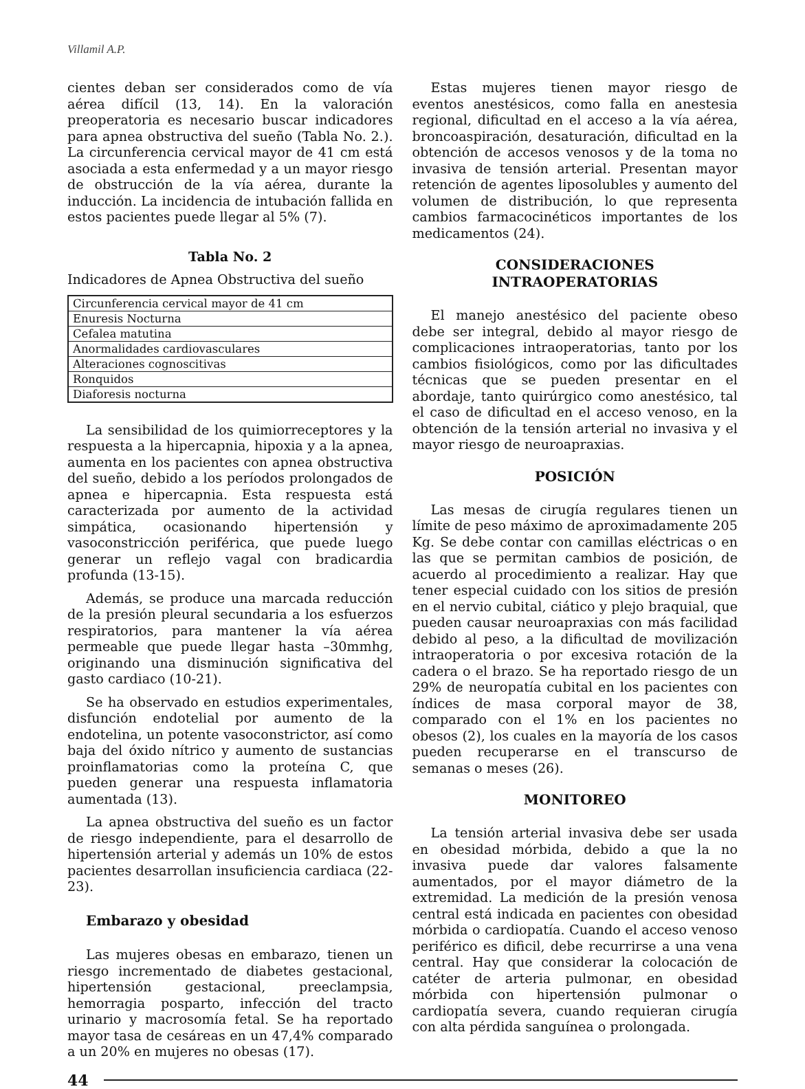Villamil A.P.
cientes deban ser considerados como de vía aérea difícil (13, 14). En la valoración preoperatoria es necesario buscar indicadores para apnea obstructiva del sueño (Tabla No. 2.). La circunferencia cervical mayor de 41 cm está asociada a esta enfermedad y a un mayor riesgo de obstrucción de la vía aérea, durante la inducción. La incidencia de intubación fallida en estos pacientes puede llegar al 5% (7).
Tabla No. 2
Indicadores de Apnea Obstructiva del sueño
| Circunferencia cervical mayor de 41 cm |
| Enuresis Nocturna |
| Cefalea matutina |
| Anormalidades cardiovasculares |
| Alteraciones cognoscitivas |
| Ronquidos |
| Diaforesis nocturna |
La sensibilidad de los quimiorreceptores y la respuesta a la hipercapnia, hipoxia y a la apnea, aumenta en los pacientes con apnea obstructiva del sueño, debido a los períodos prolongados de apnea e hipercapnia. Esta respuesta está caracterizada por aumento de la actividad simpática, ocasionando hipertensión y vasoconstricción periférica, que puede luego generar un reflejo vagal con bradicardia profunda (13-15).
Además, se produce una marcada reducción de la presión pleural secundaria a los esfuerzos respiratorios, para mantener la vía aérea permeable que puede llegar hasta –30mmhg, originando una disminución significativa del gasto cardiaco (10-21).
Se ha observado en estudios experimentales, disfunción endotelial por aumento de la endotelina, un potente vasoconstrictor, así como baja del óxido nítrico y aumento de sustancias proinflamatorias como la proteína C, que pueden generar una respuesta inflamatoria aumentada (13).
La apnea obstructiva del sueño es un factor de riesgo independiente, para el desarrollo de hipertensión arterial y además un 10% de estos pacientes desarrollan insuficiencia cardiaca (22-23).
Embarazo y obesidad
Las mujeres obesas en embarazo, tienen un riesgo incrementado de diabetes gestacional, hipertensión gestacional, preeclampsia, hemorragia posparto, infección del tracto urinario y macrosomía fetal. Se ha reportado mayor tasa de cesáreas en un 47,4% comparado a un 20% en mujeres no obesas (17).
Estas mujeres tienen mayor riesgo de eventos anestésicos, como falla en anestesia regional, dificultad en el acceso a la vía aérea, broncoaspiración, desaturación, dificultad en la obtención de accesos venosos y de la toma no invasiva de tensión arterial. Presentan mayor retención de agentes liposolubles y aumento del volumen de distribución, lo que representa cambios farmacocinéticos importantes de los medicamentos (24).
CONSIDERACIONES
INTRAOPERATORIAS
El manejo anestésico del paciente obeso debe ser integral, debido al mayor riesgo de complicaciones intraoperatorias, tanto por los cambios fisiológicos, como por las dificultades técnicas que se pueden presentar en el abordaje, tanto quirúrgico como anestésico, tal el caso de dificultad en el acceso venoso, en la obtención de la tensión arterial no invasiva y el mayor riesgo de neuroapraxias.
POSICIÓN
Las mesas de cirugía regulares tienen un límite de peso máximo de aproximadamente 205 Kg. Se debe contar con camillas eléctricas o en las que se permitan cambios de posición, de acuerdo al procedimiento a realizar. Hay que tener especial cuidado con los sitios de presión en el nervio cubital, ciático y plejo braquial, que pueden causar neuroapraxias con más facilidad debido al peso, a la dificultad de movilización intraoperatoria o por excesiva rotación de la cadera o el brazo. Se ha reportado riesgo de un 29% de neuropatía cubital en los pacientes con índices de masa corporal mayor de 38, comparado con el 1% en los pacientes no obesos (2), los cuales en la mayoría de los casos pueden recuperarse en el transcurso de semanas o meses (26).
MONITOREO
La tensión arterial invasiva debe ser usada en obesidad mórbida, debido a que la no invasiva puede dar valores falsamente aumentados, por el mayor diámetro de la extremidad. La medición de la presión venosa central está indicada en pacientes con obesidad mórbida o cardiopatía. Cuando el acceso venoso periférico es dificil, debe recurrirse a una vena central. Hay que considerar la colocación de catéter de arteria pulmonar, en obesidad mórbida con hipertensión pulmonar o cardiopatía severa, cuando requieran cirugía con alta pérdida sanguínea o prolongada.
44